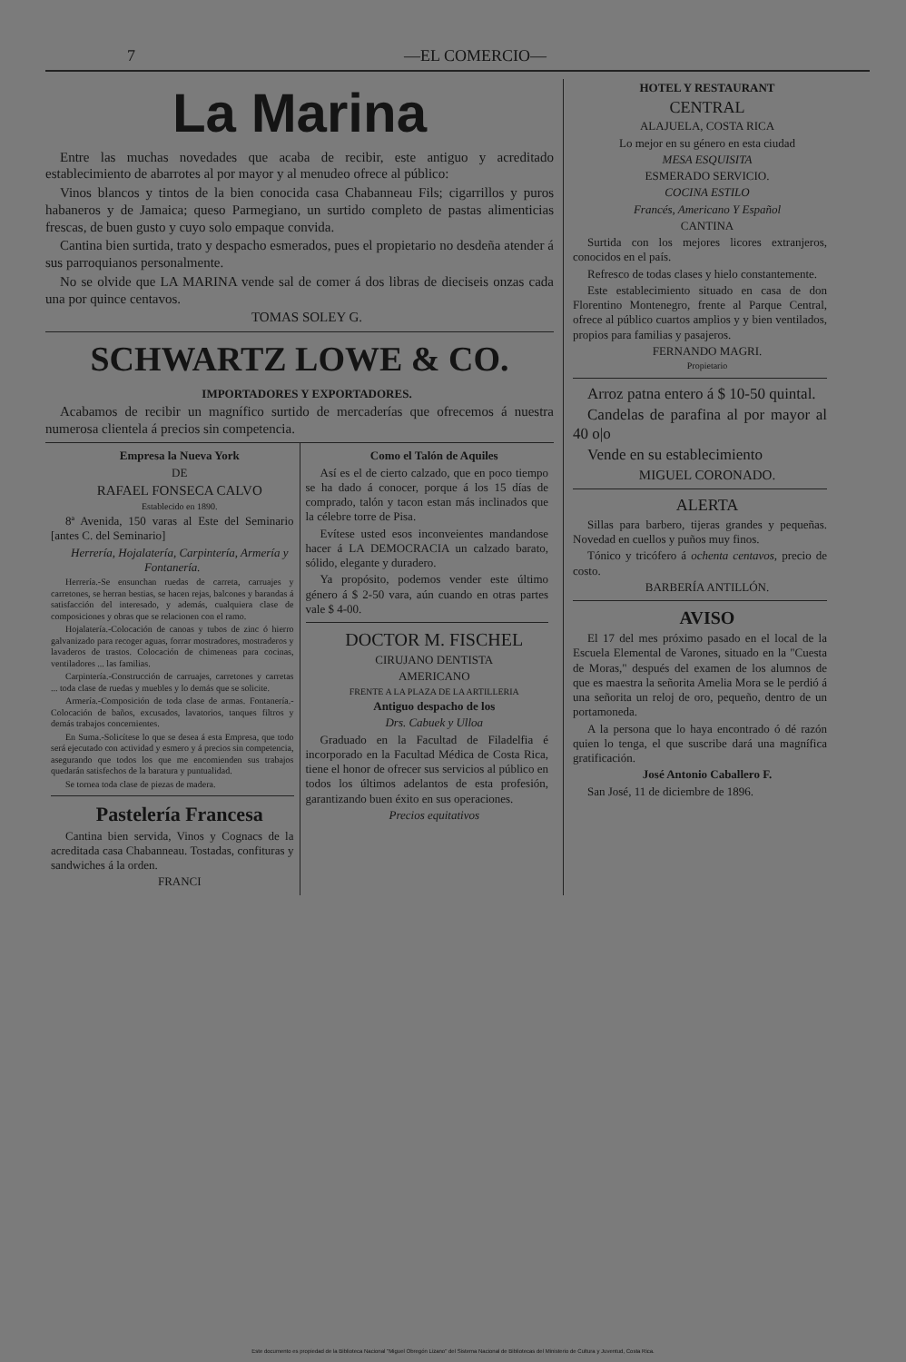7 —EL COMERCIO—
La Marina
Entre las muchas novedades que acaba de recibir, este antiguo y acreditado establecimiento de abarrotes al por mayor y al menudeo ofrece al público:
Vinos blancos y tintos de la bien conocida casa Chabanneau Fils; cigarrillos y puros habaneros y de Jamaica; queso Parmegiano, un surtido completo de pastas alimenticias frescas, de buen gusto y cuyo solo empaque convida.
Cantina bien surtida, trato y despacho esmerados, pues el propietario no desdeña atender á sus parroquianos personalmente.
No se olvide que LA MARINA vende sal de comer á dos libras de dieciseis onzas cada una por quince centavos.
TOMAS SOLEY G.
SCHWARTZ LOWE & CO.
IMPORTADORES Y EXPORTADORES.
Acabamos de recibir un magnífico surtido de mercaderías que ofrecemos á nuestra numerosa clientela á precios sin competencia.
Empresa la Nueva York
DE
RAFAEL FONSECA CALVO
Establecido en 1890.
8ª Avenida, 150 varas al Este del Seminario [antes C. del Seminario]
Herrería, Hojalatería, Carpintería, Armería y Fontanería.
Herrería.-Se ensunchan ruedas de carreta, carruajes y carretones, se herran bestias, se hacen rejas, balcones y barandas á satisfacción del interesado, y además, cualquiera clase de composiciones y obras que se relacionen con el ramo.
Hojalatería.-Colocación de canoas y tubos de zinc ó hierro galvanizado para recoger aguas, forrar mostradores, mostraderos y lavaderos de trastos. Colocación de chimeneas para cocinas, ventiladores ... las familias.
Carpintería.-Construcción de carruajes, carretones y carretas ... toda clase de ruedas y muebles y lo demás que se solicite.
Armería.-Composición de toda clase de armas. Fontanería.-Colocación de baños, excusados, lavatorios, tanques filtros y demás trabajos concernientes.
En Suma.-Solicítese lo que se desea á esta Empresa, que todo será ejecutado con actividad y esmero y á precios sin competencia, asegurando que todos los que me encomienden sus trabajos quedarán satisfechos de la baratura y puntualidad.
Se tornea toda clase de piezas de madera.
Pastelería Francesa
Cantina bien servida, Vinos y Cognacs de la acreditada casa Chabanneau. Tostadas, confituras y sandwiches á la orden.
FRANCI
Como el Talón de Aquiles
Así es el de cierto calzado, que en poco tiempo se ha dado á conocer, porque á los 15 días de comprado, talón y tacon estan más inclinados que la célebre torre de Pisa.
Evítese usted esos inconveientes mandandose hacer á LA DEMOCRACIA un calzado barato, sólido, elegante y duradero.
Ya propósito, podemos vender este último género á $ 2-50 vara, aún cuando en otras partes vale $ 4-00.
DOCTOR M. FISCHEL
CIRUJANO DENTISTA
AMERICANO
FRENTE A LA PLAZA DE LA ARTILLERIA
Antiguo despacho de los
Drs. Cabuek y Ulloa
Graduado en la Facultad de Filadelfia é incorporado en la Facultad Médica de Costa Rica, tiene el honor de ofrecer sus servicios al público en todos los últimos adelantos de esta profesión, garantizando buen éxito en sus operaciones.
Precios equitativos
HOTEL Y RESTAURANT
CENTRAL
ALAJUELA, COSTA RICA
Lo mejor en su género en esta ciudad
MESA ESQUISITA
ESMERADO SERVICIO.
COCINA ESTILO
Francés, Americano Y Español
CANTINA
Surtida con los mejores licores extranjeros, conocidos en el país.
Refresco de todas clases y hielo constantemente.
Este establecimiento situado en casa de don Florentino Montenegro, frente al Parque Central, ofrece al público cuartos amplios y y bien ventilados, propios para familias y pasajeros.
FERNANDO MAGRI.
Propietario
Arroz patna entero á $ 10-50 quintal.
Candelas de parafina al por mayor al 40 o|o
Vende en su establecimiento
MIGUEL CORONADO.
ALERTA
Sillas para barbero, tijeras grandes y pequeñas. Novedad en cuellos y puños muy finos.
Tónico y tricófero á ochenta centavos, precio de costo.
BARBERÍA ANTILLÓN.
AVISO
El 17 del mes próximo pasado en el local de la Escuela Elemental de Varones, situado en la "Cuesta de Moras," después del examen de los alumnos de que es maestra la señorita Amelia Mora se le perdió á una señorita un reloj de oro, pequeño, dentro de un portamoneda.
A la persona que lo haya encontrado ó dé razón quien lo tenga, el que suscribe dará una magnífica gratificación.
José Antonio Caballero F.
San José, 11 de diciembre de 1896.
Este documento es propiedad de la Biblioteca Nacional "Miguel Obregón Lizano" del Sistema Nacional de Bibliotecas del Ministerio de Cultura y Juventud, Costa Rica.